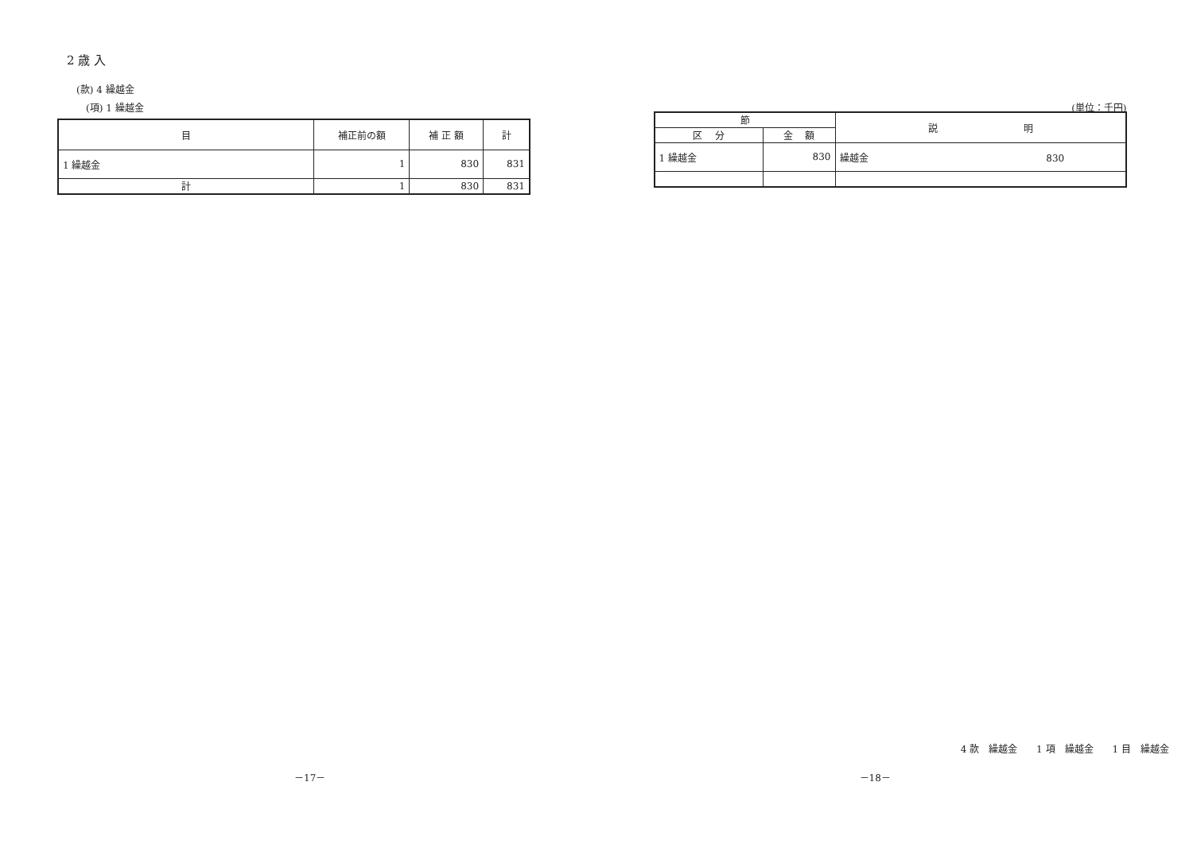2 歳 入
(款) 4 繰越金
(項) 1 繰越金
| 目 | 補正前の額 | 補 正 額 | 計 |
| --- | --- | --- | --- |
| 1 繰越金 | 1 | 830 | 831 |
| 計 | 1 | 830 | 831 |
－17－
(単位：千円)
| 節 | | 説 明 |
| --- | --- | --- |
| 区 分 | 金 額 | |
| 1 繰越金 | 830 | 繰越金 830 |
4 款　繰越金　　1 項　繰越金　　1 目　繰越金
－18－